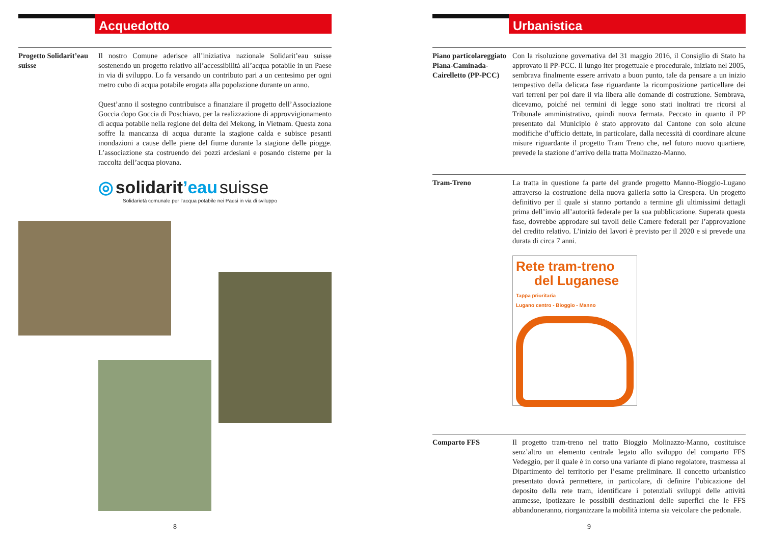Acquedotto
Progetto Solidarit’eau suisse
Il nostro Comune aderisce all’iniziativa nazionale Solidarit’eau suisse sostenendo un progetto relativo all’accessibilità all’acqua potabile in un Paese in via di sviluppo. Lo fa versando un contributo pari a un centesimo per ogni metro cubo di acqua potabile erogata alla popolazione durante un anno.
Quest’anno il sostegno contribuisce a finanziare il progetto dell’Associazione Goccia dopo Goccia di Poschiavo, per la realizzazione di approvvigionamento di acqua potabile nella regione del delta del Mekong, in Vietnam. Questa zona soffre la mancanza di acqua durante la stagione calda e subisce pesanti inondazioni a cause delle piene del fiume durante la stagione delle piogge. L’associazione sta costruendo dei pozzi ardesiani e posando cisterne per la raccolta dell’acqua piovana.
◎ solidarit’eau suisse
Solidarietà comunale per l’acqua potabile nei Paesi in via di sviluppo
8
Urbanistica
Piano particolareggiato Piana-Caminada-Cairelletto (PP-PCC)
Con la risoluzione governativa del 31 maggio 2016, il Consiglio di Stato ha approvato il PP-PCC. Il lungo iter progettuale e procedurale, iniziato nel 2005, sembrava finalmente essere arrivato a buon punto, tale da pensare a un inizio tempestivo della delicata fase riguardante la ricomposizione particellare dei vari terreni per poi dare il via libera alle domande di costruzione. Sembrava, dicevamo, poiché nei termini di legge sono stati inoltrati tre ricorsi al Tribunale amministrativo, quindi nuova fermata. Peccato in quanto il PP presentato dal Municipio è stato approvato dal Cantone con solo alcune modifiche d’ufficio dettate, in particolare, dalla necessità di coordinare alcune misure riguardante il progetto Tram Treno che, nel futuro nuovo quartiere, prevede la stazione d’arrivo della tratta Molinazzo-Manno.
Tram-Treno La tratta in questione fa parte del grande progetto Manno-Bioggio-Lugano attraverso la costruzione della nuova galleria sotto la Crespera. Un progetto definitivo per il quale si stanno portando a termine gli ultimissimi dettagli prima dell’invio all’autorità federale per la sua pubblicazione. Superata questa fase, dovrebbe approdare sui tavoli delle Camere federali per l’approvazione del credito relativo. L’inizio dei lavori è previsto per il 2020 e si prevede una durata di circa 7 anni.
Rete tram-treno
del Luganese
Tappa prioritaria
Lugano centro - Bioggio - Manno
Comparto FFS Il progetto tram-treno nel tratto Bioggio Molinazzo-Manno, costituisce senz’altro un elemento centrale legato allo sviluppo del comparto FFS Vedeggio, per il quale è in corso una variante di piano regolatore, trasmessa al Dipartimento del territorio per l’esame preliminare. Il concetto urbanistico presentato dovrà permettere, in particolare, di definire l’ubicazione del deposito della rete tram, identificare i potenziali sviluppi delle attività ammesse, ipotizzare le possibili destinazioni delle superfici che le FFS abbandoneranno, riorganizzare la mobilità interna sia veicolare che pedonale.
9